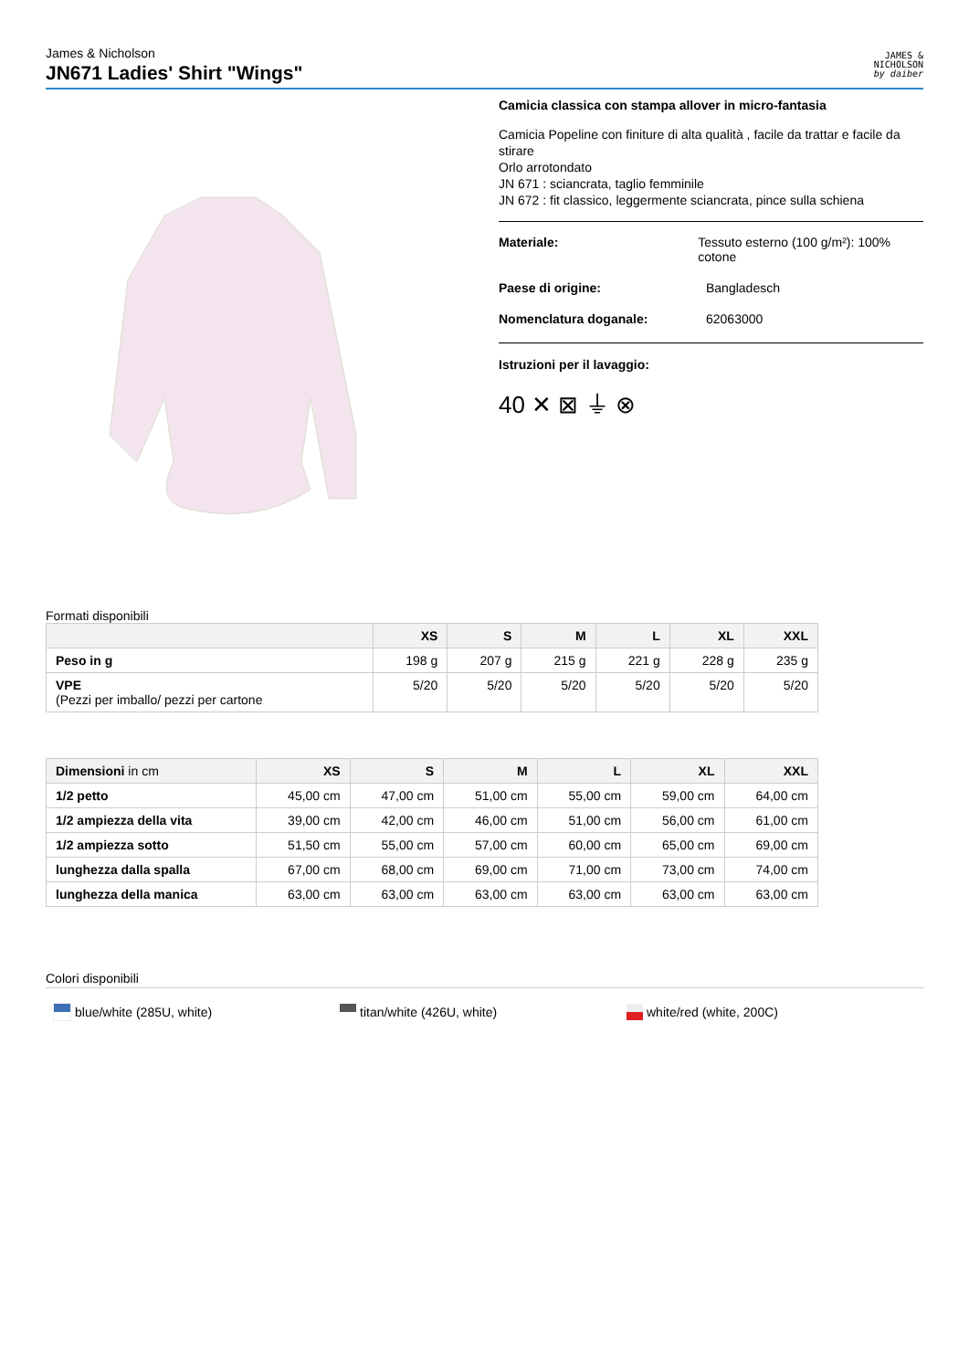James & Nicholson
JN671 Ladies' Shirt "Wings"
JAMES &
NICHOLSON
by daiber
Camicia classica con stampa allover in micro-fantasia
Camicia Popeline con finiture di alta qualità , facile da trattar e facile da stirare
Orlo arrotondato
JN 671 : sciancrata, taglio femminile
JN 672 : fit classico, leggermente sciancrata, pince sulla schiena
Materiale: Tessuto esterno (100 g/m²): 100% cotone
Paese di origine: Bangladesch
Nomenclatura doganale: 62063000
Istruzioni per il lavaggio:
40 ✕ ⊠ ⏚ ⊗
Formati disponibili
| | XS | S | M | L | XL | XXL |
| --- | --- | --- | --- | --- | --- | --- |
| Peso in g | 198 g | 207 g | 215 g | 221 g | 228 g | 235 g |
| VPE (Pezzi per imballo/ pezzi per cartone | 5/20 | 5/20 | 5/20 | 5/20 | 5/20 | 5/20 |
| Dimensioni in cm | XS | S | M | L | XL | XXL |
| --- | --- | --- | --- | --- | --- | --- |
| 1/2 petto | 45,00 cm | 47,00 cm | 51,00 cm | 55,00 cm | 59,00 cm | 64,00 cm |
| 1/2 ampiezza della vita | 39,00 cm | 42,00 cm | 46,00 cm | 51,00 cm | 56,00 cm | 61,00 cm |
| 1/2 ampiezza sotto | 51,50 cm | 55,00 cm | 57,00 cm | 60,00 cm | 65,00 cm | 69,00 cm |
| lunghezza dalla spalla | 67,00 cm | 68,00 cm | 69,00 cm | 71,00 cm | 73,00 cm | 74,00 cm |
| lunghezza della manica | 63,00 cm | 63,00 cm | 63,00 cm | 63,00 cm | 63,00 cm | 63,00 cm |
Colori disponibili
blue/white (285U, white) titan/white (426U, white) white/red (white, 200C)